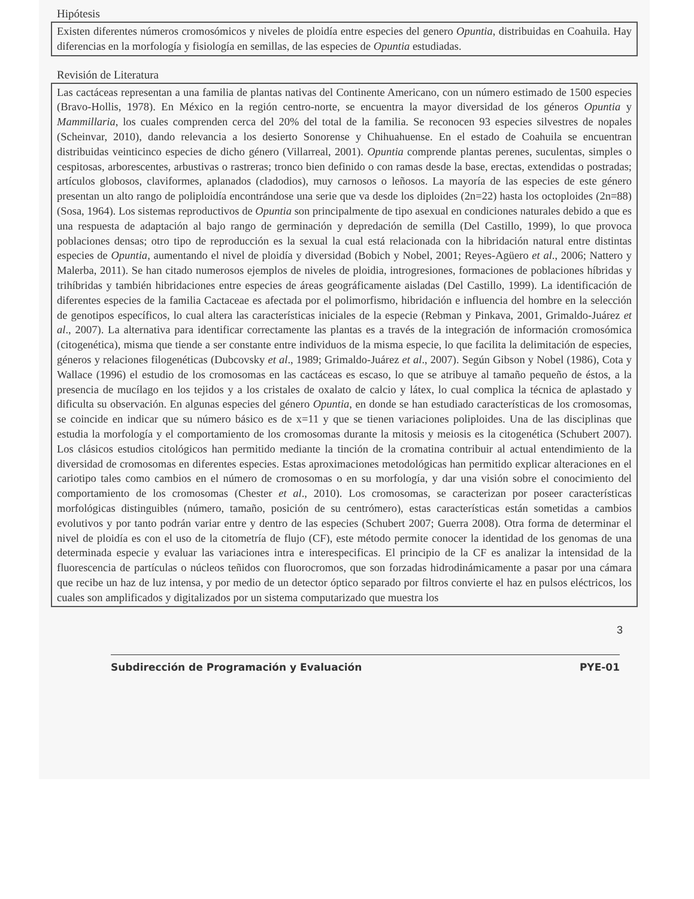Hipótesis
Existen diferentes números cromosómicos y niveles de ploidía entre especies del genero Opuntia, distribuidas en Coahuila. Hay diferencias en la morfología y fisiología en semillas, de las especies de Opuntia estudiadas.
Revisión de Literatura
Las cactáceas representan a una familia de plantas nativas del Continente Americano, con un número estimado de 1500 especies (Bravo-Hollis, 1978). En México en la región centro-norte, se encuentra la mayor diversidad de los géneros Opuntia y Mammillaria, los cuales comprenden cerca del 20% del total de la familia. Se reconocen 93 especies silvestres de nopales (Scheinvar, 2010), dando relevancia a los desierto Sonorense y Chihuahuense. En el estado de Coahuila se encuentran distribuidas veinticinco especies de dicho género (Villarreal, 2001). Opuntia comprende plantas perenes, suculentas, simples o cespitosas, arborescentes, arbustivas o rastreras; tronco bien definido o con ramas desde la base, erectas, extendidas o postradas; artículos globosos, claviformes, aplanados (cladodios), muy carnosos o leñosos. La mayoría de las especies de este género presentan un alto rango de poliploidía encontrándose una serie que va desde los diploides (2n=22) hasta los octoploides (2n=88) (Sosa, 1964). Los sistemas reproductivos de Opuntia son principalmente de tipo asexual en condiciones naturales debido a que es una respuesta de adaptación al bajo rango de germinación y depredación de semilla (Del Castillo, 1999), lo que provoca poblaciones densas; otro tipo de reproducción es la sexual la cual está relacionada con la hibridación natural entre distintas especies de Opuntia, aumentando el nivel de ploidía y diversidad (Bobich y Nobel, 2001; Reyes-Agüero et al., 2006; Nattero y Malerba, 2011). Se han citado numerosos ejemplos de niveles de ploidia, introgresiones, formaciones de poblaciones híbridas y trihíbridas y también hibridaciones entre especies de áreas geográficamente aisladas (Del Castillo, 1999). La identificación de diferentes especies de la familia Cactaceae es afectada por el polimorfismo, hibridación e influencia del hombre en la selección de genotipos específicos, lo cual altera las características iniciales de la especie (Rebman y Pinkava, 2001, Grimaldo-Juárez et al., 2007). La alternativa para identificar correctamente las plantas es a través de la integración de información cromosómica (citogenética), misma que tiende a ser constante entre individuos de la misma especie, lo que facilita la delimitación de especies, géneros y relaciones filogenéticas (Dubcovsky et al., 1989; Grimaldo-Juárez et al., 2007). Según Gibson y Nobel (1986), Cota y Wallace (1996) el estudio de los cromosomas en las cactáceas es escaso, lo que se atribuye al tamaño pequeño de éstos, a la presencia de mucílago en los tejidos y a los cristales de oxalato de calcio y látex, lo cual complica la técnica de aplastado y dificulta su observación. En algunas especies del género Opuntia, en donde se han estudiado características de los cromosomas, se coincide en indicar que su número básico es de x=11 y que se tienen variaciones poliploides. Una de las disciplinas que estudia la morfología y el comportamiento de los cromosomas durante la mitosis y meiosis es la citogenética (Schubert 2007). Los clásicos estudios citológicos han permitido mediante la tinción de la cromatina contribuir al actual entendimiento de la diversidad de cromosomas en diferentes especies. Estas aproximaciones metodológicas han permitido explicar alteraciones en el cariotipo tales como cambios en el número de cromosomas o en su morfología, y dar una visión sobre el conocimiento del comportamiento de los cromosomas (Chester et al., 2010). Los cromosomas, se caracterizan por poseer características morfológicas distinguibles (número, tamaño, posición de su centrómero), estas características están sometidas a cambios evolutivos y por tanto podrán variar entre y dentro de las especies (Schubert 2007; Guerra 2008). Otra forma de determinar el nivel de ploidía es con el uso de la citometría de flujo (CF), este método permite conocer la identidad de los genomas de una determinada especie y evaluar las variaciones intra e interespecificas. El principio de la CF es analizar la intensidad de la fluorescencia de partículas o núcleos teñidos con fluorocromos, que son forzadas hidrodinámicamente a pasar por una cámara que recibe un haz de luz intensa, y por medio de un detector óptico separado por filtros convierte el haz en pulsos eléctricos, los cuales son amplificados y digitalizados por un sistema computarizado que muestra los
3
Subdirección de Programación y Evaluación PYE-01